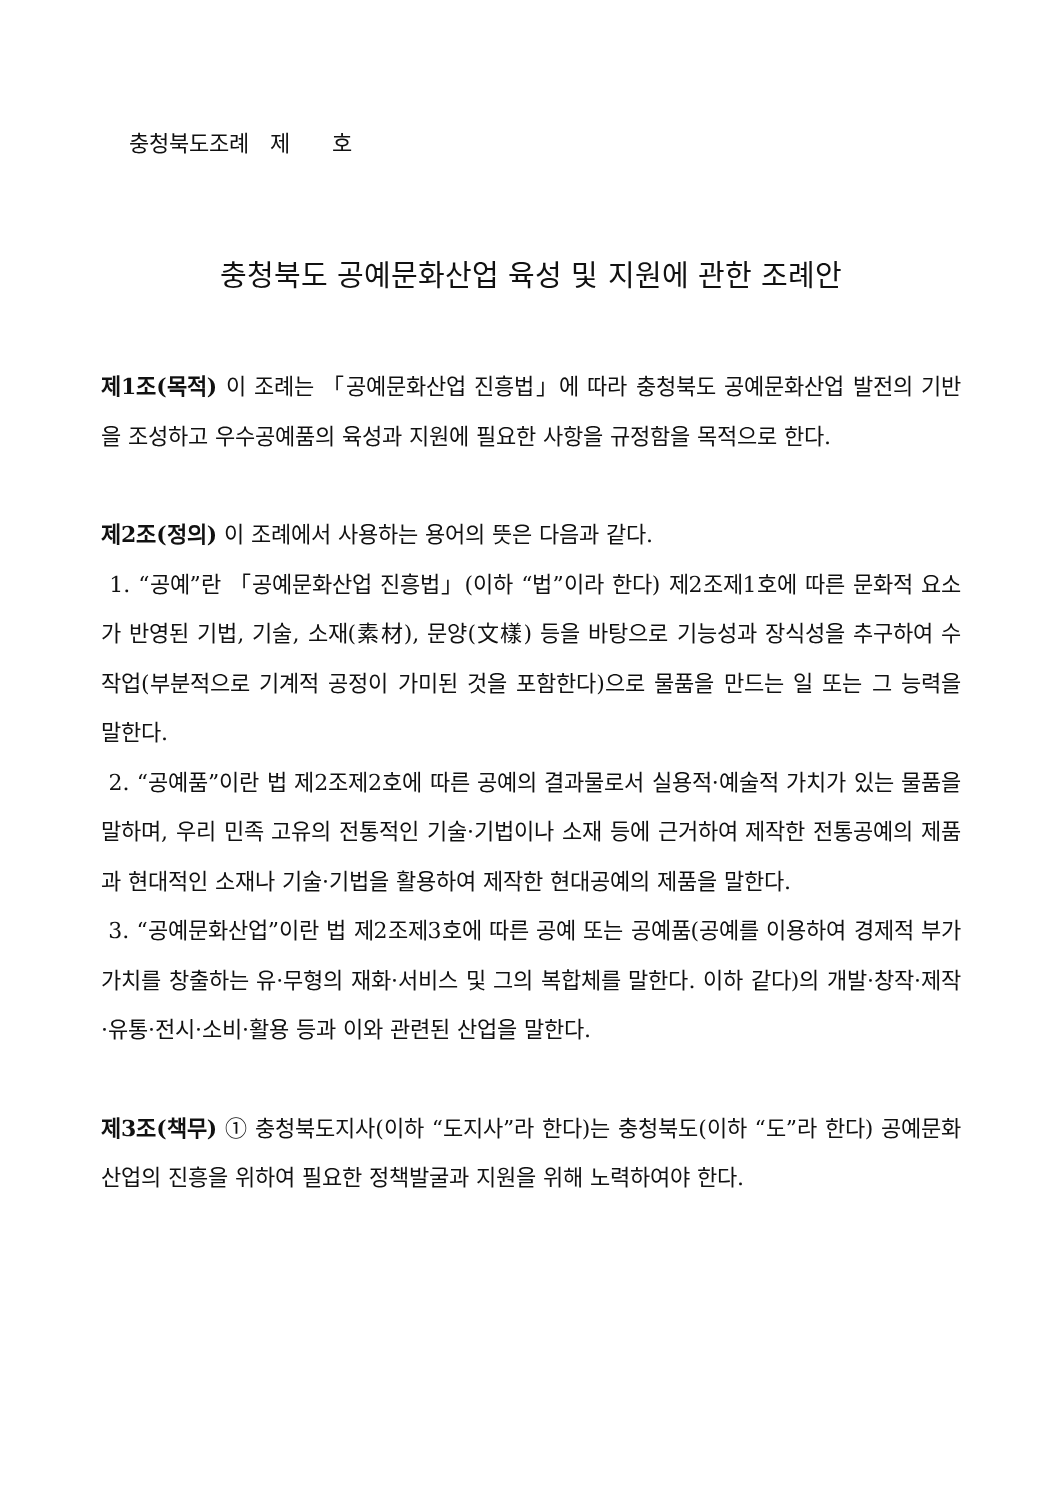충청북도조례 제 호
충청북도 공예문화산업 육성 및 지원에 관한 조례안
제1조(목적) 이 조례는 「공예문화산업 진흥법」에 따라 충청북도 공예문화산업 발전의 기반을 조성하고 우수공예품의 육성과 지원에 필요한 사항을 규정함을 목적으로 한다.
제2조(정의) 이 조례에서 사용하는 용어의 뜻은 다음과 같다.
1. “공예”란 「공예문화산업 진흥법」(이하 “법”이라 한다) 제2조제1호에 따른 문화적 요소가 반영된 기법, 기술, 소재(素材), 문양(文樣) 등을 바탕으로 기능성과 장식성을 추구하여 수작업(부분적으로 기계적 공정이 가미된 것을 포함한다)으로 물품을 만드는 일 또는 그 능력을 말한다.
2. “공예품”이란 법 제2조제2호에 따른 공예의 결과물로서 실용적·예술적 가치가 있는 물품을 말하며, 우리 민족 고유의 전통적인 기술·기법이나 소재 등에 근거하여 제작한 전통공예의 제품과 현대적인 소재나 기술·기법을 활용하여 제작한 현대공예의 제품을 말한다.
3. “공예문화산업”이란 법 제2조제3호에 따른 공예 또는 공예품(공예를 이용하여 경제적 부가가치를 창출하는 유·무형의 재화·서비스 및 그의 복합체를 말한다. 이하 같다)의 개발·창작·제작·유통·전시·소비·활용 등과 이와 관련된 산업을 말한다.
제3조(책무) ① 충청북도지사(이하 “도지사”라 한다)는 충청북도(이하 “도”라 한다) 공예문화산업의 진흥을 위하여 필요한 정책발굴과 지원을 위해 노력하여야 한다.